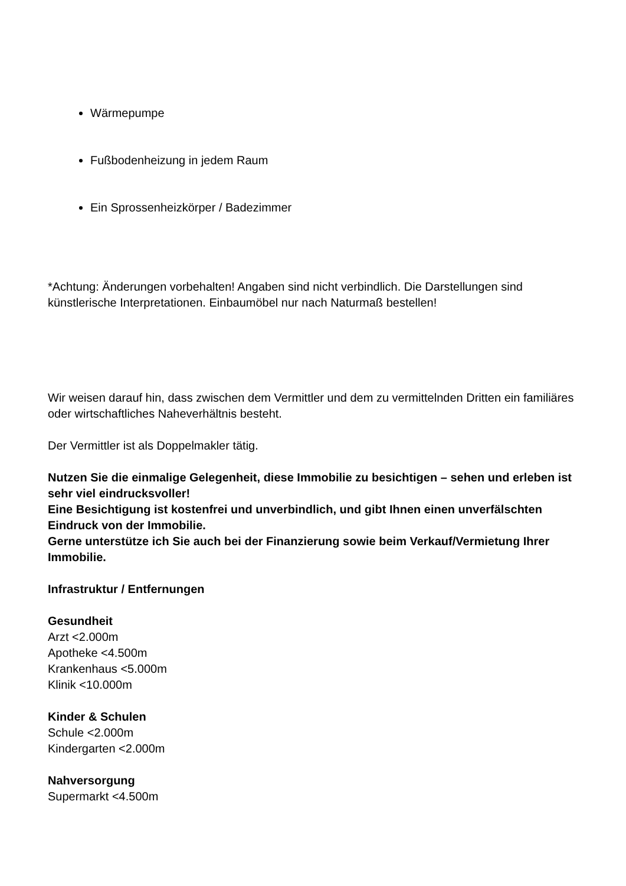Wärmepumpe
Fußbodenheizung in jedem Raum
Ein Sprossenheizkörper / Badezimmer
*Achtung: Änderungen vorbehalten! Angaben sind nicht verbindlich. Die Darstellungen sind künstlerische Interpretationen. Einbaumöbel nur nach Naturmaß bestellen!
Wir weisen darauf hin, dass zwischen dem Vermittler und dem zu vermittelnden Dritten ein familiäres oder wirtschaftliches Naheverhältnis besteht.
Der Vermittler ist als Doppelmakler tätig.
Nutzen Sie die einmalige Gelegenheit, diese Immobilie zu besichtigen – sehen und erleben ist sehr viel eindrucksvoller!
Eine Besichtigung ist kostenfrei und unverbindlich, und gibt Ihnen einen unverfälschten Eindruck von der Immobilie.
Gerne unterstütze ich Sie auch bei der Finanzierung sowie beim Verkauf/Vermietung Ihrer Immobilie.
Infrastruktur / Entfernungen
Gesundheit
Arzt <2.000m
Apotheke <4.500m
Krankenhaus <5.000m
Klinik <10.000m
Kinder & Schulen
Schule <2.000m
Kindergarten <2.000m
Nahversorgung
Supermarkt <4.500m